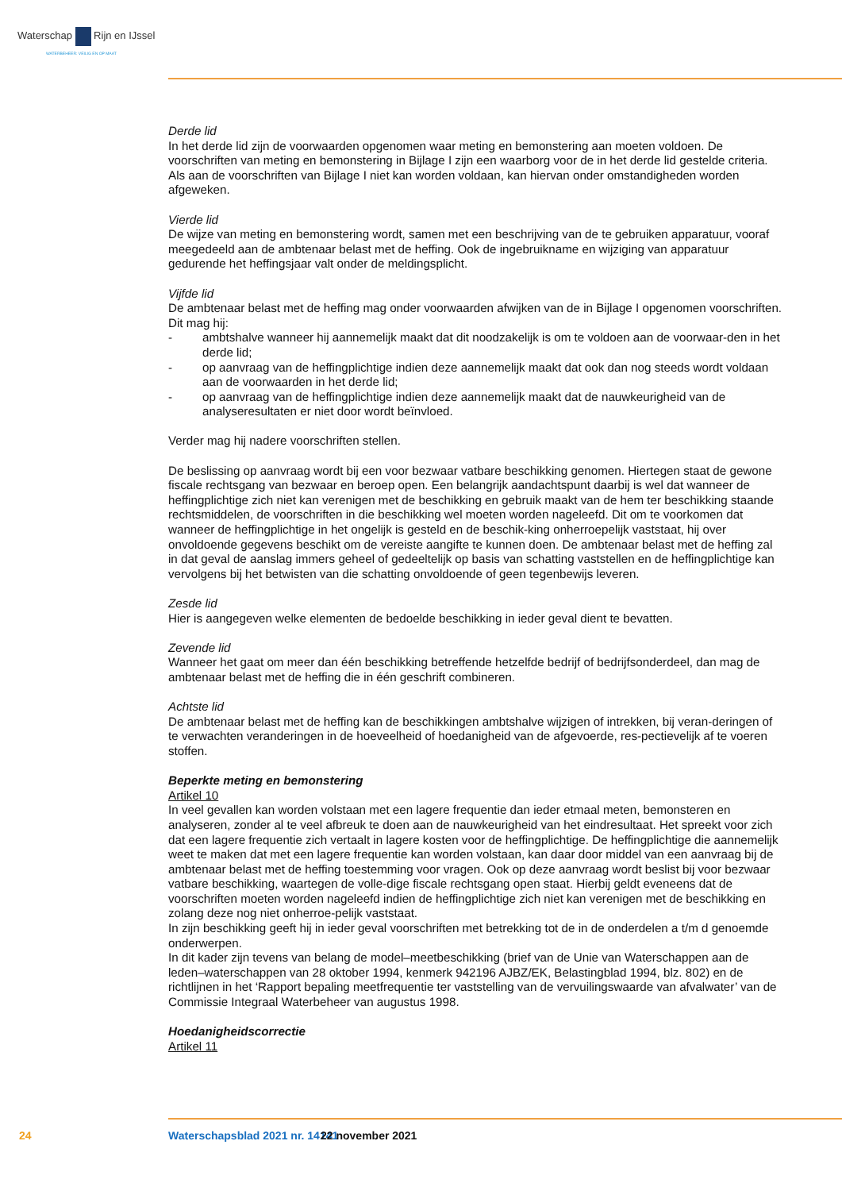Waterschap Rijn en IJssel
WATERBEHEER: VEILIG EN OP MAAT
Derde lid
In het derde lid zijn de voorwaarden opgenomen waar meting en bemonstering aan moeten voldoen. De voorschriften van meting en bemonstering in Bijlage I zijn een waarborg voor de in het derde lid gestelde criteria. Als aan de voorschriften van Bijlage I niet kan worden voldaan, kan hiervan onder omstandigheden worden afgeweken.
Vierde lid
De wijze van meting en bemonstering wordt, samen met een beschrijving van de te gebruiken apparatuur, vooraf meegedeeld aan de ambtenaar belast met de heffing. Ook de ingebruikname en wijziging van apparatuur gedurende het heffingsjaar valt onder de meldingsplicht.
Vijfde lid
De ambtenaar belast met de heffing mag onder voorwaarden afwijken van de in Bijlage I opgenomen voorschriften. Dit mag hij:
- ambtshalve wanneer hij aannemelijk maakt dat dit noodzakelijk is om te voldoen aan de voorwaar-den in het derde lid;
- op aanvraag van de heffingplichtige indien deze aannemelijk maakt dat ook dan nog steeds wordt voldaan aan de voorwaarden in het derde lid;
- op aanvraag van de heffingplichtige indien deze aannemelijk maakt dat de nauwkeurigheid van de analyseresultaten er niet door wordt beïnvloed.
Verder mag hij nadere voorschriften stellen.
De beslissing op aanvraag wordt bij een voor bezwaar vatbare beschikking genomen. Hiertegen staat de gewone fiscale rechtsgang van bezwaar en beroep open. Een belangrijk aandachtspunt daarbij is wel dat wanneer de heffingplichtige zich niet kan verenigen met de beschikking en gebruik maakt van de hem ter beschikking staande rechtsmiddelen, de voorschriften in die beschikking wel moeten worden nageleefd. Dit om te voorkomen dat wanneer de heffingplichtige in het ongelijk is gesteld en de beschik-king onherroepelijk vaststaat, hij over onvoldoende gegevens beschikt om de vereiste aangifte te kunnen doen. De ambtenaar belast met de heffing zal in dat geval de aanslag immers geheel of gedeeltelijk op basis van schatting vaststellen en de heffingplichtige kan vervolgens bij het betwisten van die schatting onvoldoende of geen tegenbewijs leveren.
Zesde lid
Hier is aangegeven welke elementen de bedoelde beschikking in ieder geval dient te bevatten.
Zevende lid
Wanneer het gaat om meer dan één beschikking betreffende hetzelfde bedrijf of bedrijfsonderdeel, dan mag de ambtenaar belast met de heffing die in één geschrift combineren.
Achtste lid
De ambtenaar belast met de heffing kan de beschikkingen ambtshalve wijzigen of intrekken, bij veran-deringen of te verwachten veranderingen in de hoeveelheid of hoedanigheid van de afgevoerde, res-pectievelijk af te voeren stoffen.
Beperkte meting en bemonstering
Artikel 10
In veel gevallen kan worden volstaan met een lagere frequentie dan ieder etmaal meten, bemonsteren en analyseren, zonder al te veel afbreuk te doen aan de nauwkeurigheid van het eindresultaat. Het spreekt voor zich dat een lagere frequentie zich vertaalt in lagere kosten voor de heffingplichtige. De heffingplichtige die aannemelijk weet te maken dat met een lagere frequentie kan worden volstaan, kan daar door middel van een aanvraag bij de ambtenaar belast met de heffing toestemming voor vragen. Ook op deze aanvraag wordt beslist bij voor bezwaar vatbare beschikking, waartegen de volle-dige fiscale rechtsgang open staat. Hierbij geldt eveneens dat de voorschriften moeten worden nageleefd indien de heffingplichtige zich niet kan verenigen met de beschikking en zolang deze nog niet onherroe-pelijk vaststaat.
In zijn beschikking geeft hij in ieder geval voorschriften met betrekking tot de in de onderdelen a t/m d genoemde onderwerpen.
In dit kader zijn tevens van belang de model–meetbeschikking (brief van de Unie van Waterschappen aan de leden–waterschappen van 28 oktober 1994, kenmerk 942196 AJBZ/EK, Belastingblad 1994, blz. 802) en de richtlijnen in het ‘Rapport bepaling meetfrequentie ter vaststelling van de vervuilingswaarde van afvalwater’ van de Commissie Integraal Waterbeheer van augustus 1998.
Hoedanigheidscorrectie
Artikel 11
24 Waterschapsblad 2021 nr. 14141 22 november 2021